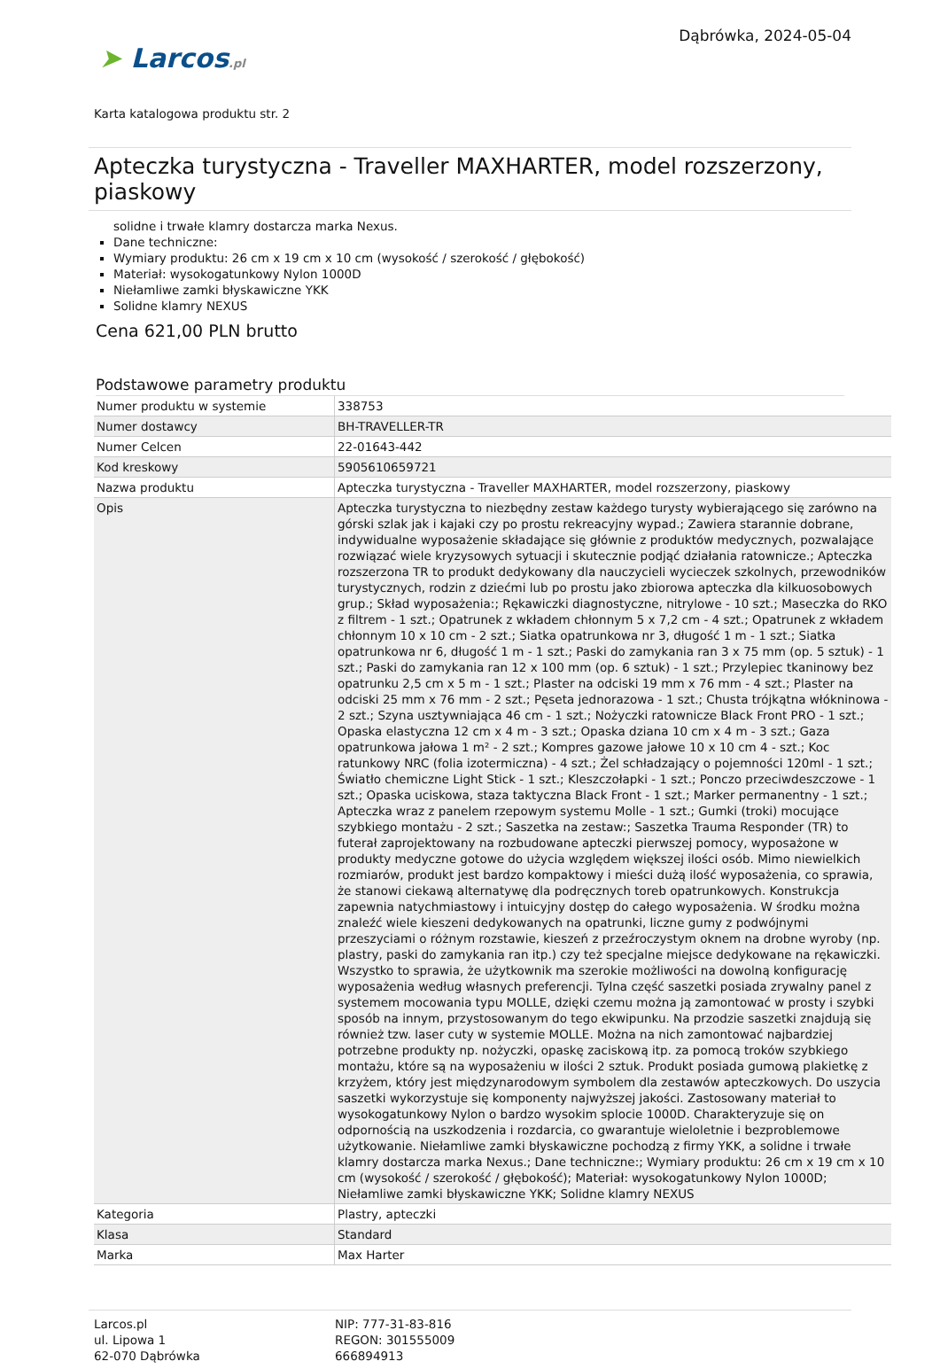➤ Larcos.pl
Dąbrówka, 2024-05-04
Karta katalogowa produktu str. 2
Apteczka turystyczna - Traveller MAXHARTER, model rozszerzony, piaskowy
solidne i trwałe klamry dostarcza marka Nexus.
Dane techniczne:
Wymiary produktu: 26 cm x 19 cm x 10 cm (wysokość / szerokość / głębokość)
Materiał: wysokogatunkowy Nylon 1000D
Niełamliwe zamki błyskawiczne YKK
Solidne klamry NEXUS
Cena 621,00 PLN brutto
Podstawowe parametry produktu
| Numer produktu w systemie | 338753 |
| Numer dostawcy | BH-TRAVELLER-TR |
| Numer Celcen | 22-01643-442 |
| Kod kreskowy | 5905610659721 |
| Nazwa produktu | Apteczka turystyczna - Traveller MAXHARTER, model rozszerzony, piaskowy |
| Opis | Apteczka turystyczna to niezbędny zestaw każdego turysty wybierającego się zarówno na górski szlak jak i kajaki czy po prostu rekreacyjny wypad.; Zawiera starannie dobrane, indywidualne wyposażenie składające się głównie z produktów medycznych, pozwalające rozwiązać wiele kryzysowych sytuacji i skutecznie podjąć działania ratownicze.; Apteczka rozszerzona TR to produkt dedykowany dla nauczycieli wycieczek szkolnych, przewodników turystycznych, rodzin z dziećmi lub po prostu jako zbiorowa apteczka dla kilkuosobowych grup.; Skład wyposażenia:; Rękawiczki diagnostyczne, nitrylowe - 10 szt.; Maseczka do RKO z filtrem - 1 szt.; Opatrunek z wkładem chłonnym 5 x 7,2 cm - 4 szt.; Opatrunek z wkładem chłonnym 10 x 10 cm - 2 szt.; Siatka opatrunkowa nr 3, długość 1 m - 1 szt.; Siatka opatrunkowa nr 6, długość 1 m - 1 szt.; Paski do zamykania ran 3 x 75 mm (op. 5 sztuk) - 1 szt.; Paski do zamykania ran 12 x 100 mm (op. 6 sztuk) - 1 szt.; Przylepiec tkaninowy bez opatrunku 2,5 cm x 5 m - 1 szt.; Plaster na odciski 19 mm x 76 mm - 4 szt.; Plaster na odciski 25 mm x 76 mm - 2 szt.; Pęseta jednorazowa - 1 szt.; Chusta trójkątna włókninowa - 2 szt.; Szyna usztywniająca 46 cm - 1 szt.; Nożyczki ratownicze Black Front PRO - 1 szt.; Opaska elastyczna 12 cm x 4 m - 3 szt.; Opaska dziana 10 cm x 4 m - 3 szt.; Gaza opatrunkowa jałowa 1 m² - 2 szt.; Kompres gazowe jałowe 10 x 10 cm 4 - szt.; Koc ratunkowy NRC (folia izotermiczna) - 4 szt.; Żel schładzający o pojemności 120ml - 1 szt.; Światło chemiczne Light Stick - 1 szt.; Kleszczołapki - 1 szt.; Ponczo przeciwdeszczowe - 1 szt.; Opaska uciskowa, staza taktyczna Black Front - 1 szt.; Marker permanentny - 1 szt.; Apteczka wraz z panelem rzepowym systemu Molle - 1 szt.; Gumki (troki) mocujące szybkiego montażu - 2 szt.; Saszetka na zestaw:; Saszetka Trauma Responder (TR) to futerał zaprojektowany na rozbudowane apteczki pierwszej pomocy, wyposażone w produkty medyczne gotowe do użycia względem większej ilości osób. Mimo niewielkich rozmiarów, produkt jest bardzo kompaktowy i mieści dużą ilość wyposażenia, co sprawia, że stanowi ciekawą alternatywę dla podręcznych toreb opatrunkowych. Konstrukcja zapewnia natychmiastowy i intuicyjny dostęp do całego wyposażenia. W środku można znaleźć wiele kieszeni dedykowanych na opatrunki, liczne gumy z podwójnymi przeszyciami o różnym rozstawie, kieszeń z przeźroczystym oknem na drobne wyroby (np. plastry, paski do zamykania ran itp.) czy też specjalne miejsce dedykowane na rękawiczki. Wszystko to sprawia, że użytkownik ma szerokie możliwości na dowolną konfigurację wyposażenia według własnych preferencji. Tylna część saszetki posiada zrywalny panel z systemem mocowania typu MOLLE, dzięki czemu można ją zamontować w prosty i szybki sposób na innym, przystosowanym do tego ekwipunku. Na przodzie saszetki znajdują się również tzw. laser cuty w systemie MOLLE. Można na nich zamontować najbardziej potrzebne produkty np. nożyczki, opaskę zaciskową itp. za pomocą troków szybkiego montażu, które są na wyposażeniu w ilości 2 sztuk. Produkt posiada gumową plakietkę z krzyżem, który jest międzynarodowym symbolem dla zestawów apteczkowych. Do uszycia saszetki wykorzystuje się komponenty najwyższej jakości. Zastosowany materiał to wysokogatunkowy Nylon o bardzo wysokim splocie 1000D. Charakteryzuje się on odpornością na uszkodzenia i rozdarcia, co gwarantuje wieloletnie i bezproblemowe użytkowanie. Niełamliwe zamki błyskawiczne pochodzą z firmy YKK, a solidne i trwałe klamry dostarcza marka Nexus.; Dane techniczne:; Wymiary produktu: 26 cm x 19 cm x 10 cm (wysokość / szerokość / głębokość); Materiał: wysokogatunkowy Nylon 1000D; Niełamliwe zamki błyskawiczne YKK; Solidne klamry NEXUS |
| Kategoria | Plastry, apteczki |
| Klasa | Standard |
| Marka | Max Harter |
Larcos.pl
ul. Lipowa 1
62-070 Dąbrówka
NIP: 777-31-83-816
REGON: 301555009
666894913